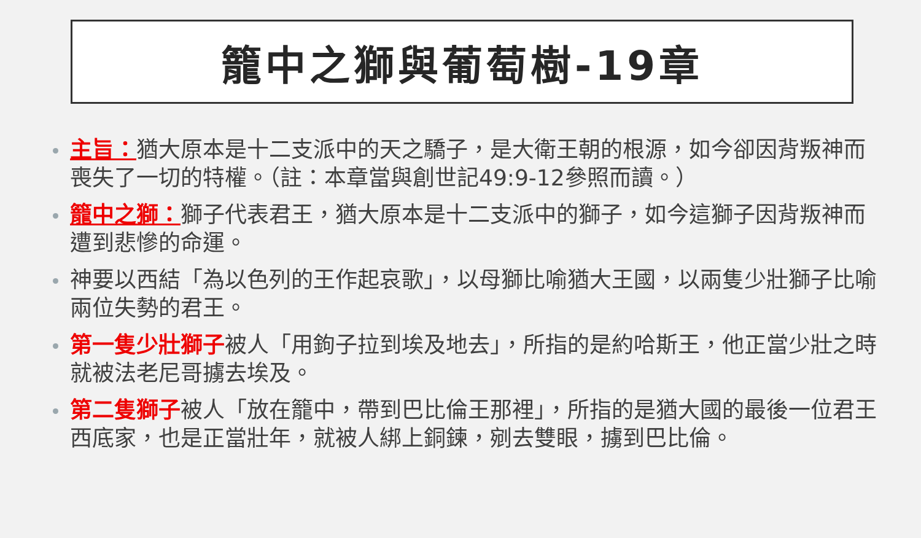籠中之獅與葡萄樹-19章
主旨：猶大原本是十二支派中的天之驕子，是大衛王朝的根源，如今卻因背叛神而喪失了一切的特權。（註：本章當與創世記49:9-12參照而讀。）
籠中之獅：獅子代表君王，猶大原本是十二支派中的獅子，如今這獅子因背叛神而遭到悲慘的命運。
神要以西結「為以色列的王作起哀歌」，以母獅比喻猶大王國，以兩隻少壯獅子比喻兩位失勢的君王。
第一隻少壯獅子被人「用鉤子拉到埃及地去」，所指的是約哈斯王，他正當少壯之時就被法老尼哥擄去埃及。
第二隻獅子被人「放在籠中，帶到巴比倫王那裡」，所指的是猶大國的最後一位君王西底家，也是正當壯年，就被人綁上銅鍊，剜去雙眼，擄到巴比倫。